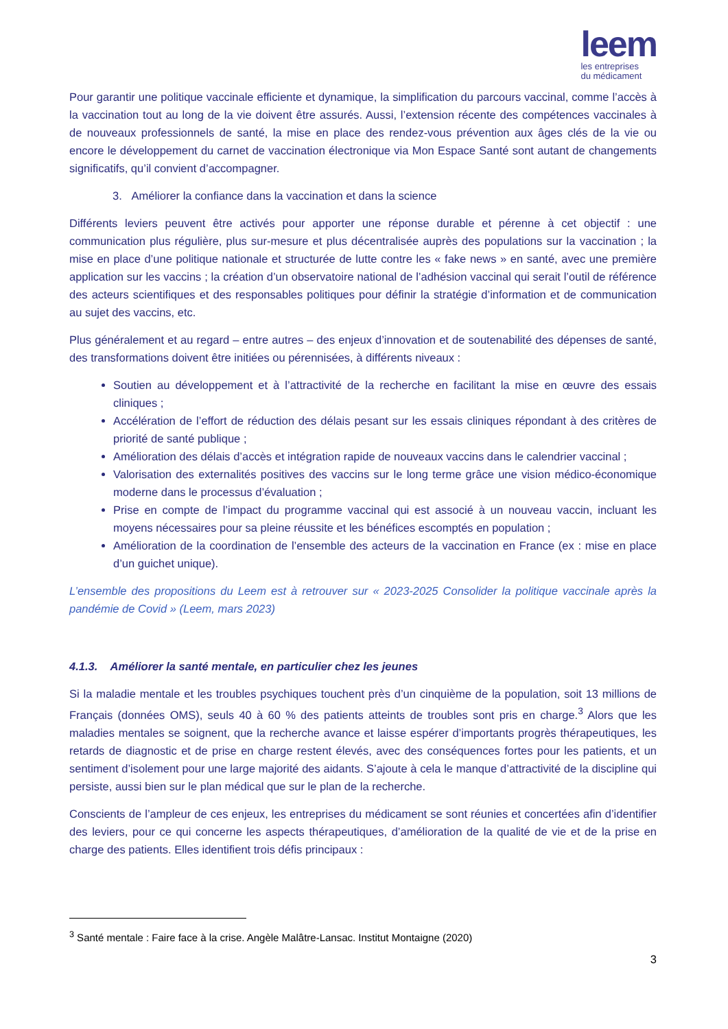leem
les entreprises
du médicament
Pour garantir une politique vaccinale efficiente et dynamique, la simplification du parcours vaccinal, comme l’accès à la vaccination tout au long de la vie doivent être assurés. Aussi, l’extension récente des compétences vaccinales à de nouveaux professionnels de santé, la mise en place des rendez-vous prévention aux âges clés de la vie ou encore le développement du carnet de vaccination électronique via Mon Espace Santé sont autant de changements significatifs, qu’il convient d’accompagner.
3. Améliorer la confiance dans la vaccination et dans la science
Différents leviers peuvent être activés pour apporter une réponse durable et pérenne à cet objectif : une communication plus régulière, plus sur-mesure et plus décentralisée auprès des populations sur la vaccination ; la mise en place d’une politique nationale et structurée de lutte contre les « fake news » en santé, avec une première application sur les vaccins ; la création d’un observatoire national de l’adhésion vaccinal qui serait l’outil de référence des acteurs scientifiques et des responsables politiques pour définir la stratégie d’information et de communication au sujet des vaccins, etc.
Plus généralement et au regard – entre autres – des enjeux d’innovation et de soutenabilité des dépenses de santé, des transformations doivent être initiées ou pérennisées, à différents niveaux :
Soutien au développement et à l’attractivité de la recherche en facilitant la mise en œuvre des essais cliniques ;
Accélération de l’effort de réduction des délais pesant sur les essais cliniques répondant à des critères de priorité de santé publique ;
Amélioration des délais d’accès et intégration rapide de nouveaux vaccins dans le calendrier vaccinal ;
Valorisation des externalités positives des vaccins sur le long terme grâce une vision médico-économique moderne dans le processus d’évaluation ;
Prise en compte de l’impact du programme vaccinal qui est associé à un nouveau vaccin, incluant les moyens nécessaires pour sa pleine réussite et les bénéfices escomptés en population ;
Amélioration de la coordination de l’ensemble des acteurs de la vaccination en France (ex : mise en place d’un guichet unique).
L’ensemble des propositions du Leem est à retrouver sur « 2023-2025 Consolider la politique vaccinale après la pandémie de Covid » (Leem, mars 2023)
4.1.3. Améliorer la santé mentale, en particulier chez les jeunes
Si la maladie mentale et les troubles psychiques touchent près d’un cinquième de la population, soit 13 millions de Français (données OMS), seuls 40 à 60 % des patients atteints de troubles sont pris en charge.<sup>3</sup> Alors que les maladies mentales se soignent, que la recherche avance et laisse espérer d’importants progrès thérapeutiques, les retards de diagnostic et de prise en charge restent élevés, avec des conséquences fortes pour les patients, et un sentiment d’isolement pour une large majorité des aidants. S’ajoute à cela le manque d’attractivité de la discipline qui persiste, aussi bien sur le plan médical que sur le plan de la recherche.
Conscients de l’ampleur de ces enjeux, les entreprises du médicament se sont réunies et concertées afin d’identifier des leviers, pour ce qui concerne les aspects thérapeutiques, d’amélioration de la qualité de vie et de la prise en charge des patients. Elles identifient trois défis principaux :
<sup>3</sup> Santé mentale : Faire face à la crise. Angèle Malâtre-Lansac. Institut Montaigne (2020)
3